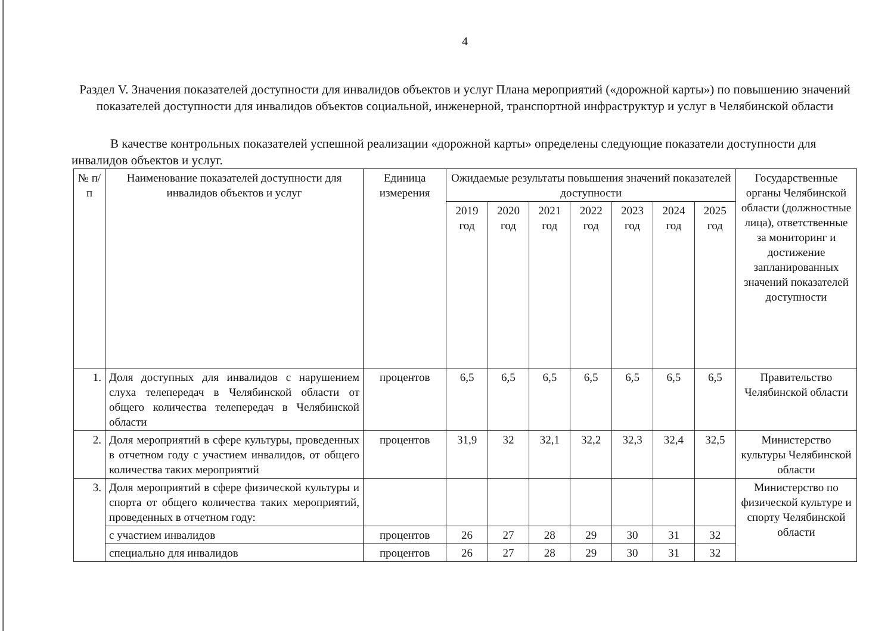4
Раздел V. Значения показателей доступности для инвалидов объектов и услуг Плана мероприятий («дорожной карты») по повышению значений показателей доступности для инвалидов объектов социальной, инженерной, транспортной инфраструктур и услуг в Челябинской области
В качестве контрольных показателей успешной реализации «дорожной карты» определены следующие показатели доступности для инвалидов объектов и услуг.
| № п/п | Наименование показателей доступности для инвалидов объектов и услуг | Единица измерения | Ожидаемые результаты повышения значений показателей доступности | | | | | | | Государственные органы Челябинской области (должностные лица), ответственные за мониторинг и достижение запланированных значений показателей доступности |
| --- | --- | --- | --- | --- | --- | --- | --- | --- | --- | --- |
| | | | 2019 год | 2020 год | 2021 год | 2022 год | 2023 год | 2024 год | 2025 год | |
| 1. | Доля доступных для инвалидов с нарушением слуха телепередач в Челябинской области от общего количества телепередач в Челябинской области | процентов | 6,5 | 6,5 | 6,5 | 6,5 | 6,5 | 6,5 | 6,5 | Правительство Челябинской области |
| 2. | Доля мероприятий в сфере культуры, проведенных в отчетном году с участием инвалидов, от общего количества таких мероприятий | процентов | 31,9 | 32 | 32,1 | 32,2 | 32,3 | 32,4 | 32,5 | Министерство культуры Челябинской области |
| 3. | Доля мероприятий в сфере физической культуры и спорта от общего количества таких мероприятий, проведенных в отчетном году: | | | | | | | | | Министерство по физической культуре и спорту Челябинской области |
| | с участием инвалидов | процентов | 26 | 27 | 28 | 29 | 30 | 31 | 32 | |
| | специально для инвалидов | процентов | 26 | 27 | 28 | 29 | 30 | 31 | 32 | |